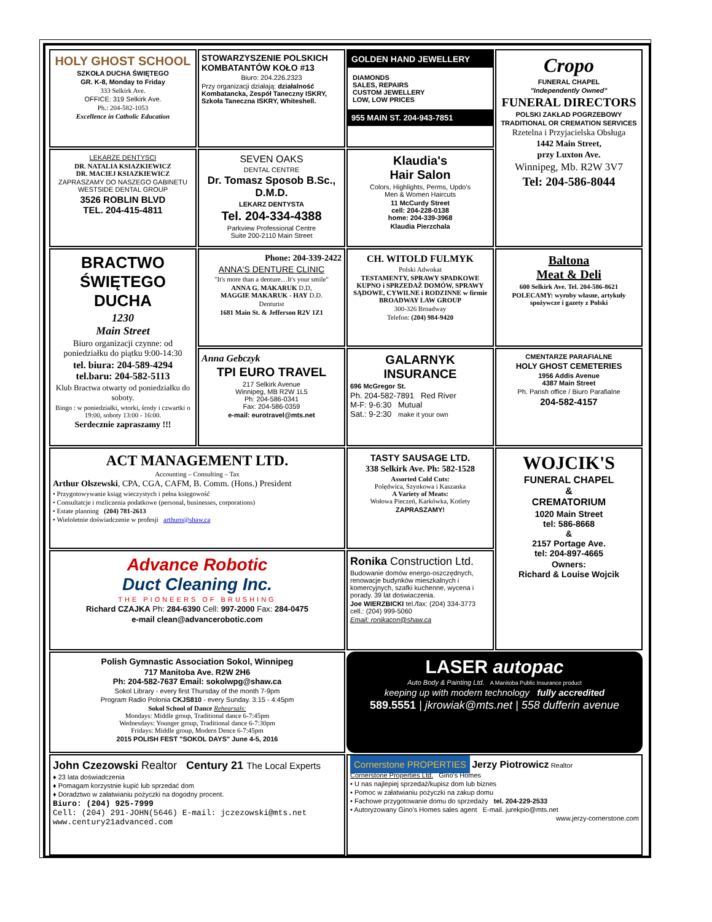HOLY GHOST SCHOOL
SZKOŁA DUCHA ŚWIĘTEGO
GR. K-8, Monday to Friday
333 Selkirk Ave.
OFFICE: 319 Selkirk Ave.
Ph.: 204-582-1053
Excellence in Catholic Education
STOWARZYSZENIE POLSKICH KOMBATANTÓW KOŁO #13
Biuro: 204.226.2323
Przy organizacji działają: działalność Kombatancka, Zespół Taneczny ISKRY, Szkoła Taneczna ISKRY, Whiteshell.
GOLDEN HAND JEWELLERY
DIAMONDS
SALES, REPAIRS
CUSTOM JEWELLERY
LOW, LOW PRICES
955 MAIN ST. 204-943-7851
Cropo
FUNERAL CHAPEL
"Independently Owned"
FUNERAL DIRECTORS
POLSKI ZAKŁAD POGRZEBOWY
TRADITIONAL OR CREMATION SERVICES
Rzetelna i Przyjacielska Obsługa
1442 Main Street,
przy Luxton Ave.
Winnipeg, Mb. R2W 3V7
Tel: 204-586-8044
LEKARZE DENTYSCI
DR. NATALIA KSIAZKIEWICZ
DR. MACIEJ KSIAZKIEWICZ
ZAPRASZAMY DO NASZEGO GABINETU WESTSIDE DENTAL GROUP
3526 ROBLIN BLVD
TEL. 204-415-4811
SEVEN OAKS
DENTAL CENTRE
Dr. Tomasz Sposob B.Sc., D.M.D.
LEKARZ DENTYSTA
Tel. 204-334-4388
Parkview Professional Centre
Suite 200-2110 Main Street
Klaudia's
Hair Salon
Colors, Highlights, Perms, Updo's
Men & Women Haircuts
11 McCurdy Street
cell: 204-228-0138
home: 204-339-3968
Klaudia Pierzchala
BRACTWO ŚWIĘTEGO DUCHA
1230
Main Street
Biuro organizacji czynne: od poniedziałku do piątku 9:00-14:30
tel. biura: 204-589-4294
tel.baru: 204-582-5113
Klub Bractwa otwarty od poniedziałku do soboty.
Bingo : w poniedziałki, wtorki, środy i czwartki o 19:00, soboty 13:00 - 16:00.
Serdecznie zapraszamy !!!
Phone: 204-339-2422
ANNA'S DENTURE CLINIC
"It's more than a denture…It's your smile"
ANNA G. MAKARUK D.D,
MAGGIE MAKARUK - HAY D.D.
Denturist
1681 Main St. & Jefferson R2V 1Z1
CH. WITOLD FULMYK
Polski Adwokat
TESTAMENTY, SPRAWY SPADKOWE KUPNO i SPRZEDAŻ DOMÓW, SPRAWY SĄDOWE, CYWILNE i RODZINNE w firmie BROADWAY LAW GROUP
300-326 Broadway
Telefon: (204) 984-9420
Baltona
Meat & Deli
600 Selkirk Ave. Tel. 204-586-8621
POLECAMY: wyroby własne, artykuły spożywcze i gazety z Polski
Anna Gebczyk
TPI EURO TRAVEL
217 Selkirk Avenue
Winnipeg, MB R2W 1L5
Ph: 204-586-0341
Fax: 204-586-0359
e-mail: eurotravel@mts.net
GALARNYK INSURANCE
696 McGregor St.
Ph. 204-582-7891 Red River
M-F: 9-6:30 Mutual
Sat.: 9-2:30 make it your own
CMENTARZE PARAFIALNE
HOLY GHOST CEMETERIES
1956 Addis Avenue
4387 Main Street
Ph. Parish office / Biuro Parafialne
204-582-4157
ACT MANAGEMENT LTD.
Accounting – Consulting – Tax
Arthur Olszewski, CPA, CGA, CAFM, B. Comm. (Hons.) President
• Przygotowywanie ksiąg wieczystych i pełna księgowość
• Consultatcje i rozliczenia podatkowe (personal, businesses, corporations)
• Estate planning (204) 781-2613
• Wieloletnie doświadczenie w profesji arthuro@shaw.ca
TASTY SAUSAGE LTD.
338 Selkirk Ave. Ph: 582-1528
Assorted Cold Cuts:
Polędwica, Szynkowa i Kaszanka
A Variety of Meats:
Wołowa Pieczeń, Karkówka, Kotlety
ZAPRASZAMY!
WOJCIK'S
FUNERAL CHAPEL
&
CREMATORIUM
1020 Main Street
tel: 586-8668
&
2157 Portage Ave.
tel: 204-897-4665
Owners:
Richard & Louise Wojcik
Advance Robotic
Duct Cleaning Inc.
THE PIONEERS OF BRUSHING
Richard CZAJKA Ph: 284-6390 Cell: 997-2000 Fax: 284-0475
e-mail clean@advancerobotic.com
Ronika Construction Ltd.
Budowanie domów energo-oszczędnych, renowacje budynków mieszkalnych i komercyjnych, szafki kuchenne, wycena i porady. 39 lat doświaczenia.
Joe WIERZBICKI tel./fax: (204) 334-3773
cell.: (204) 999-5060
Email: ronikacon@shaw.ca
Polish Gymnastic Association Sokol, Winnipeg
717 Manitoba Ave. R2W 2H6
Ph: 204-582-7637 Email: sokolwpg@shaw.ca
Sokol Library - every first Thursday of the month 7-9pm
Program Radio Polonia CKJS810 - every Sunday. 3:15 - 4:45pm
Sokol School of Dance Rehearsals:
Mondays: Middle group, Traditional dance 6-7:45pm
Wednesdays: Younger group, Traditional dance 6-7:30pm
Fridays: Middle group, Modern Dence 6-7:45pm
2015 POLISH FEST "SOKOL DAYS" June 4-5, 2016
LASER autopac
Auto Body & Painting Ltd. A Manitoba Public Insurance product
keeping up with modern technology fully accredited
589.5551 | jkrowiak@mts.net | 558 dufferin avenue
John Czezowski Realtor Century 21 The Local Experts
♦ 23 lata doświadczenia
♦ Pomagam korzystnie kupić lub sprzedać dom
♦ Doradztwo w załatwianiu pożyczki na dogodny procent.
Biuro: (204) 925-7999
Cell: (204) 291-JOHN(5646) E-mail: jczezowski@mts.net
www.century21advanced.com
Cornerstone PROPERTIES Jerzy Piotrowicz Realtor
Cornerstone Properties Ltd. Gino's Homes
• U nas najlepiej sprzedaż/kupisz dom lub biznes
• Pomoc w załatwianiu pożyczki na zakup domu
• Fachowe przygotowanie domu do sprzedaży tel. 204-229-2533
• Autoryzowany Gino's Homes sales agent E-mail. jurekpio@mts.net
www.jerzy-cornerstone.com